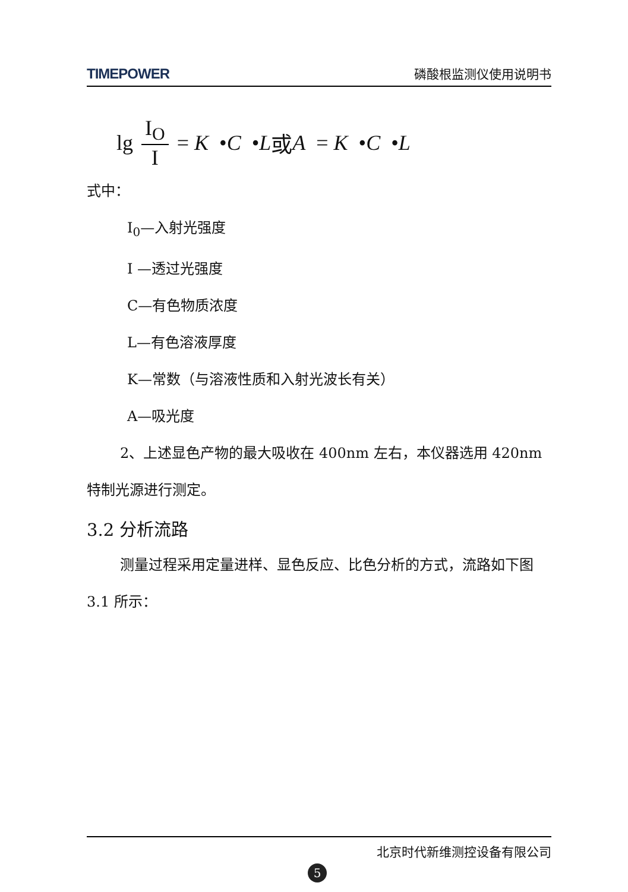TIMEPOWER 磷酸根监测仪使用说明书
lg I<sub>O</sub> I = K • C • L 或 A = K • C • L
式中：
I<sub>0</sub>—入射光强度
I —透过光强度
C—有色物质浓度
L—有色溶液厚度
K—常数（与溶液性质和入射光波长有关）
A—吸光度
2、上述显色产物的最大吸收在 400nm 左右，本仪器选用 420nm 特制光源进行测定。
3.2 分析流路
测量过程采用定量进样、显色反应、比色分析的方式，流路如下图 3.1 所示：
北京时代新维测控设备有限公司
5